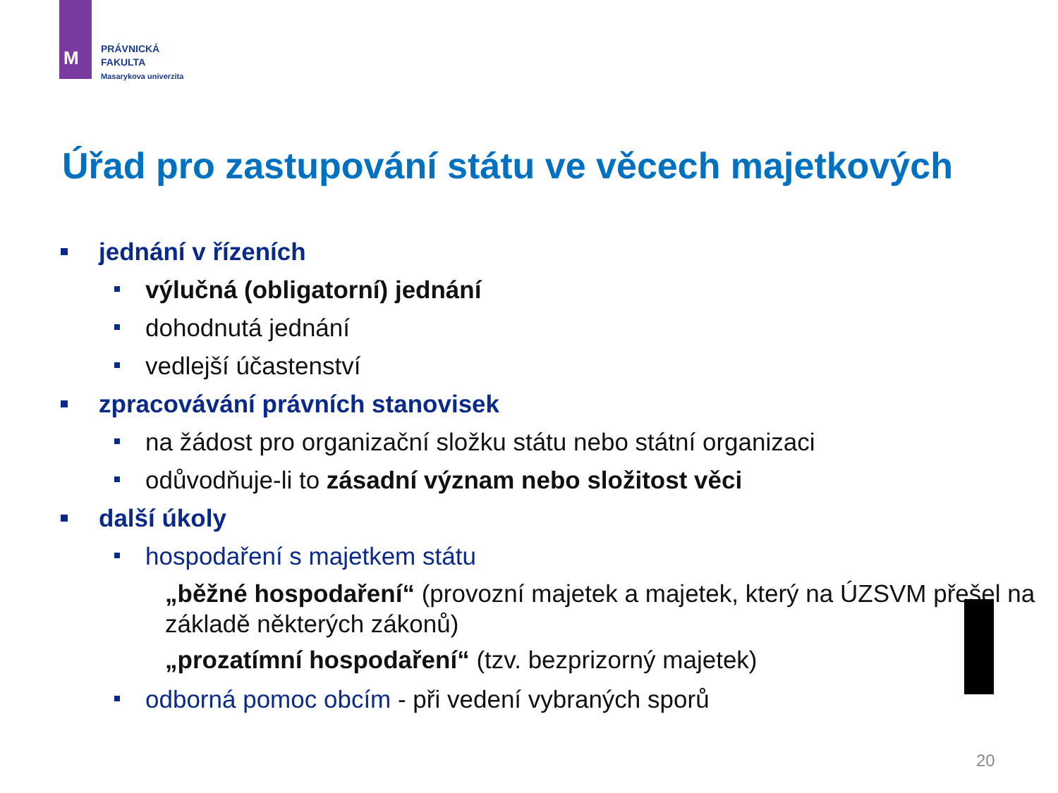M
PRÁVNICKÁ
FAKULTA
Masarykova univerzita
Úřad pro zastupování státu ve věcech majetkových
jednání v řízeních
výlučná (obligatorní) jednání
dohodnutá jednání
vedlejší účastenství
zpracovávání právních stanovisek
na žádost pro organizační složku státu nebo státní organizaci
odůvodňuje-li to zásadní význam nebo složitost věci
další úkoly
hospodaření s majetkem státu
„běžné hospodaření“ (provozní majetek a majetek, který na ÚZSVM přešel na základě některých zákonů)
„prozatímní hospodaření“ (tzv. bezprizorný majetek)
odborná pomoc obcím - při vedení vybraných sporů
20